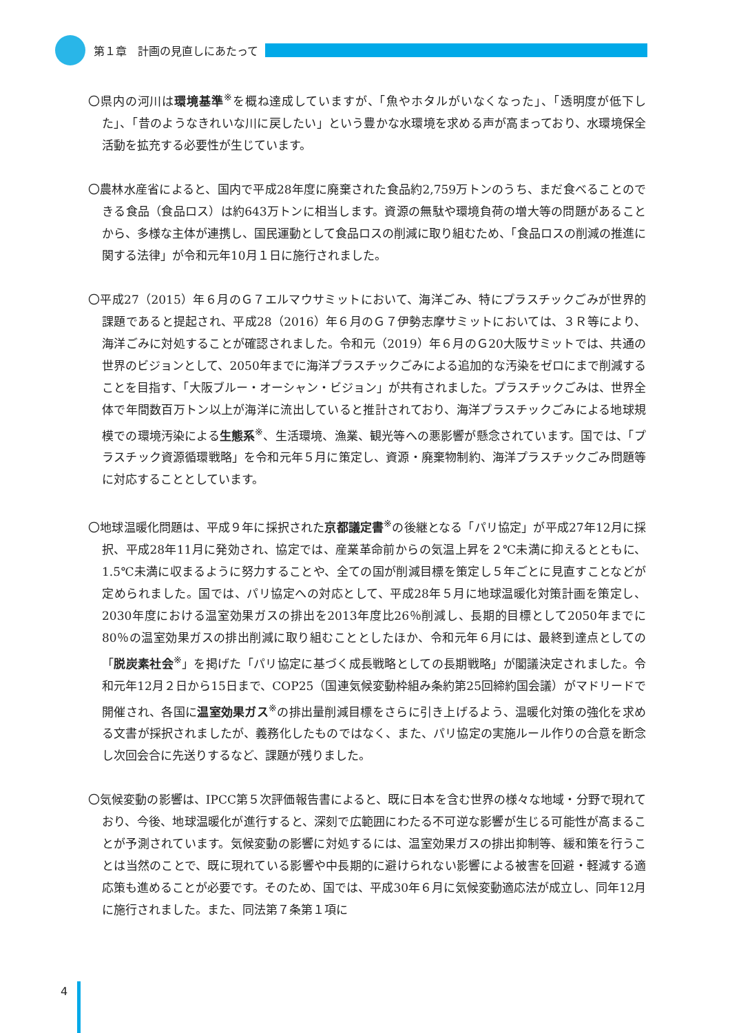第１章　計画の見直しにあたって
〇県内の河川は環境基準<sup>※</sup>を概ね達成していますが、「魚やホタルがいなくなった」、「透明度が低下した」、「昔のようなきれいな川に戻したい」という豊かな水環境を求める声が高まっており、水環境保全活動を拡充する必要性が生じています。
〇農林水産省によると、国内で平成28年度に廃棄された食品約2,759万トンのうち、まだ食べることのできる食品（食品ロス）は約643万トンに相当します。資源の無駄や環境負荷の増大等の問題があることから、多様な主体が連携し、国民運動として食品ロスの削減に取り組むため、「食品ロスの削減の推進に関する法律」が令和元年10月１日に施行されました。
〇平成27（2015）年６月のＧ７エルマウサミットにおいて、海洋ごみ、特にプラスチックごみが世界的課題であると提起され、平成28（2016）年６月のＧ７伊勢志摩サミットにおいては、３Ｒ等により、海洋ごみに対処することが確認されました。令和元（2019）年６月のＧ20大阪サミットでは、共通の世界のビジョンとして、2050年までに海洋プラスチックごみによる追加的な汚染をゼロにまで削減することを目指す、「大阪ブルー・オーシャン・ビジョン」が共有されました。プラスチックごみは、世界全体で年間数百万トン以上が海洋に流出していると推計されており、海洋プラスチックごみによる地球規模での環境汚染による生態系<sup>※</sup>、生活環境、漁業、観光等への悪影響が懸念されています。国では、「プラスチック資源循環戦略」を令和元年５月に策定し、資源・廃棄物制約、海洋プラスチックごみ問題等に対応することとしています。
〇地球温暖化問題は、平成９年に採択された京都議定書<sup>※</sup>の後継となる「パリ協定」が平成27年12月に採択、平成28年11月に発効され、協定では、産業革命前からの気温上昇を２℃未満に抑えるとともに、1.5℃未満に収まるように努力することや、全ての国が削減目標を策定し５年ごとに見直すことなどが定められました。国では、パリ協定への対応として、平成28年５月に地球温暖化対策計画を策定し、2030年度における温室効果ガスの排出を2013年度比26％削減し、長期的目標として2050年までに80％の温室効果ガスの排出削減に取り組むこととしたほか、令和元年６月には、最終到達点としての「脱炭素社会<sup>※</sup>」を掲げた「パリ協定に基づく成長戦略としての長期戦略」が閣議決定されました。令和元年12月２日から15日まで、COP25（国連気候変動枠組み条約第25回締約国会議）がマドリードで開催され、各国に温室効果ガス<sup>※</sup>の排出量削減目標をさらに引き上げるよう、温暖化対策の強化を求める文書が採択されましたが、義務化したものではなく、また、パリ協定の実施ルール作りの合意を断念し次回会合に先送りするなど、課題が残りました。
〇気候変動の影響は、IPCC第５次評価報告書によると、既に日本を含む世界の様々な地域・分野で現れており、今後、地球温暖化が進行すると、深刻で広範囲にわたる不可逆な影響が生じる可能性が高まることが予測されています。気候変動の影響に対処するには、温室効果ガスの排出抑制等、緩和策を行うことは当然のことで、既に現れている影響や中長期的に避けられない影響による被害を回避・軽減する適応策も進めることが必要です。そのため、国では、平成30年６月に気候変動適応法が成立し、同年12月に施行されました。また、同法第７条第１項に
4